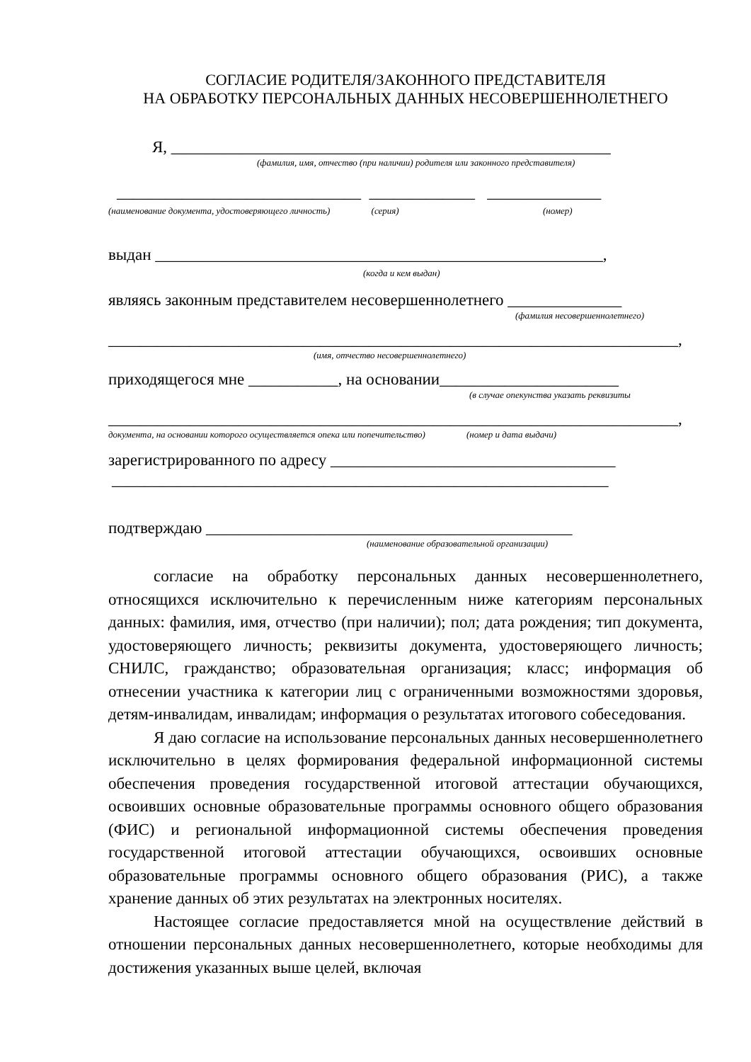СОГЛАСИЕ РОДИТЕЛЯ/ЗАКОННОГО ПРЕДСТАВИТЕЛЯ
НА ОБРАБОТКУ ПЕРСОНАЛЬНЫХ ДАННЫХ НЕСОВЕРШЕННОЛЕТНЕГО
Я, ______________________________________________________
(фамилия, имя, отчество (при наличии) родителя или законного представителя)
______________________________ _____________ ______________
(наименование документа, удостоверяющего личность) (серия) (номер)
выдан _______________________________________________________,
(когда и кем выдан)
являясь законным представителем несовершеннолетнего ______________
(фамилия несовершеннолетнего)
______________________________________________________________________,
(имя, отчество несовершеннолетнего)
приходящегося мне ___________, на основании______________________
(в случае опекунства указать реквизиты
______________________________________________________________________,
документа, на основании которого осуществляется опека или попечительство) (номер и дата выдачи)
зарегистрированного по адресу ___________________________________
_____________________________________________________________
подтверждаю _____________________________________________
(наименование образовательной организации)
согласие на обработку персональных данных несовершеннолетнего, относящихся исключительно к перечисленным ниже категориям персональных данных: фамилия, имя, отчество (при наличии); пол; дата рождения; тип документа, удостоверяющего личность; реквизиты документа, удостоверяющего личность; СНИЛС, гражданство; образовательная организация; класс; информация об отнесении участника к категории лиц с ограниченными возможностями здоровья, детям-инвалидам, инвалидам; информация о результатах итогового собеседования.
Я даю согласие на использование персональных данных несовершеннолетнего исключительно в целях формирования федеральной информационной системы обеспечения проведения государственной итоговой аттестации обучающихся, освоивших основные образовательные программы основного общего образования (ФИС) и региональной информационной системы обеспечения проведения государственной итоговой аттестации обучающихся, освоивших основные образовательные программы основного общего образования (РИС), а также хранение данных об этих результатах на электронных носителях.
Настоящее согласие предоставляется мной на осуществление действий в отношении персональных данных несовершеннолетнего, которые необходимы для достижения указанных выше целей, включая